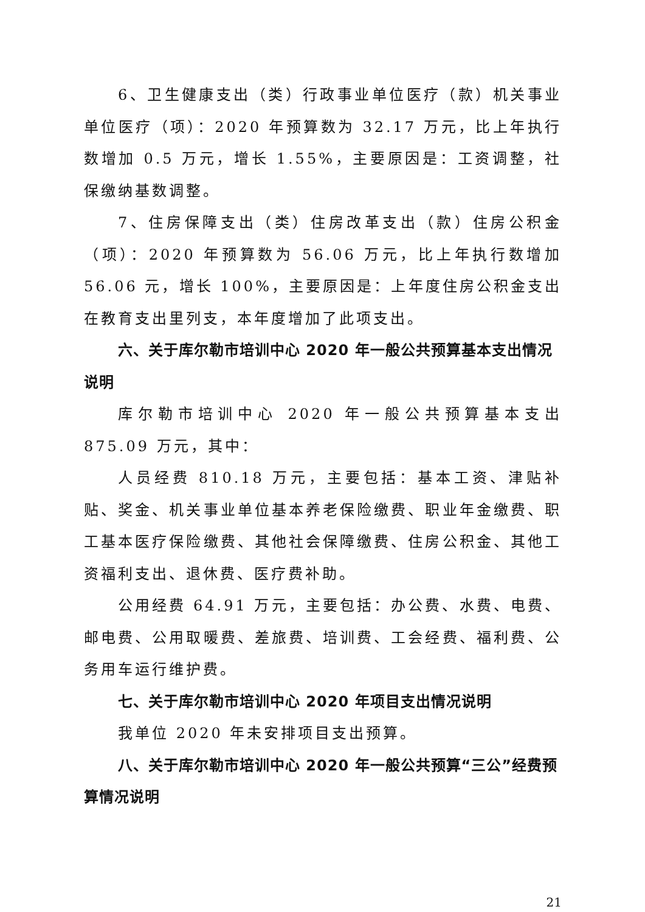6、卫生健康支出（类）行政事业单位医疗（款）机关事业单位医疗（项）：2020 年预算数为 32.17 万元，比上年执行数增加 0.5 万元，增长 1.55%，主要原因是：工资调整，社保缴纳基数调整。
7、住房保障支出（类）住房改革支出（款）住房公积金（项）：2020 年预算数为 56.06 万元，比上年执行数增加 56.06 元，增长 100%，主要原因是：上年度住房公积金支出在教育支出里列支，本年度增加了此项支出。
六、关于库尔勒市培训中心 2020 年一般公共预算基本支出情况说明
库尔勒市培训中心 2020 年一般公共预算基本支出 875.09 万元，其中：
人员经费 810.18 万元，主要包括：基本工资、津贴补贴、奖金、机关事业单位基本养老保险缴费、职业年金缴费、职工基本医疗保险缴费、其他社会保障缴费、住房公积金、其他工资福利支出、退休费、医疗费补助。
公用经费 64.91 万元，主要包括：办公费、水费、电费、邮电费、公用取暖费、差旅费、培训费、工会经费、福利费、公务用车运行维护费。
七、关于库尔勒市培训中心 2020 年项目支出情况说明
我单位 2020 年未安排项目支出预算。
八、关于库尔勒市培训中心 2020 年一般公共预算“三公”经费预算情况说明
21